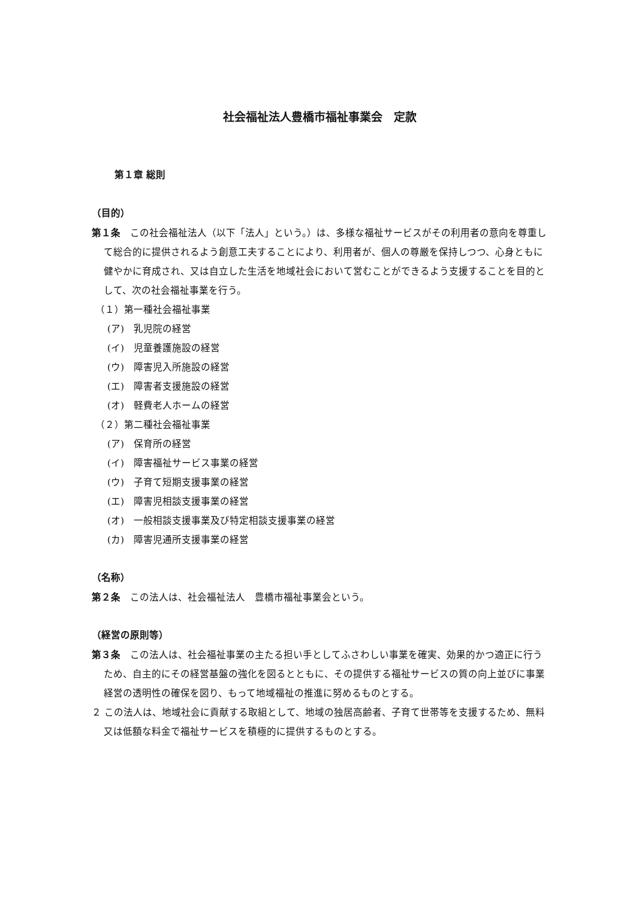社会福祉法人豊橋市福祉事業会　定款
第１章 総則
（目的）
第１条　この社会福祉法人（以下「法人」という。）は、多様な福祉サービスがその利用者の意向を尊重して総合的に提供されるよう創意工夫することにより、利用者が、個人の尊厳を保持しつつ、心身ともに健やかに育成され、又は自立した生活を地域社会において営むことができるよう支援することを目的として、次の社会福祉事業を行う。
（１）第一種社会福祉事業
(ア)　乳児院の経営
(イ)　児童養護施設の経営
(ウ)　障害児入所施設の経営
(エ)　障害者支援施設の経営
(オ)　軽費老人ホームの経営
（２）第二種社会福祉事業
(ア)　保育所の経営
(イ)　障害福祉サービス事業の経営
(ウ)　子育て短期支援事業の経営
(エ)　障害児相談支援事業の経営
(オ)　一般相談支援事業及び特定相談支援事業の経営
(カ)　障害児通所支援事業の経営
（名称）
第２条　この法人は、社会福祉法人　豊橋市福祉事業会という。
（経営の原則等）
第３条　この法人は、社会福祉事業の主たる担い手としてふさわしい事業を確実、効果的かつ適正に行うため、自主的にその経営基盤の強化を図るとともに、その提供する福祉サービスの質の向上並びに事業経営の透明性の確保を図り、もって地域福祉の推進に努めるものとする。
２ この法人は、地域社会に貢献する取組として、地域の独居高齢者、子育て世帯等を支援するため、無料又は低額な料金で福祉サービスを積極的に提供するものとする。